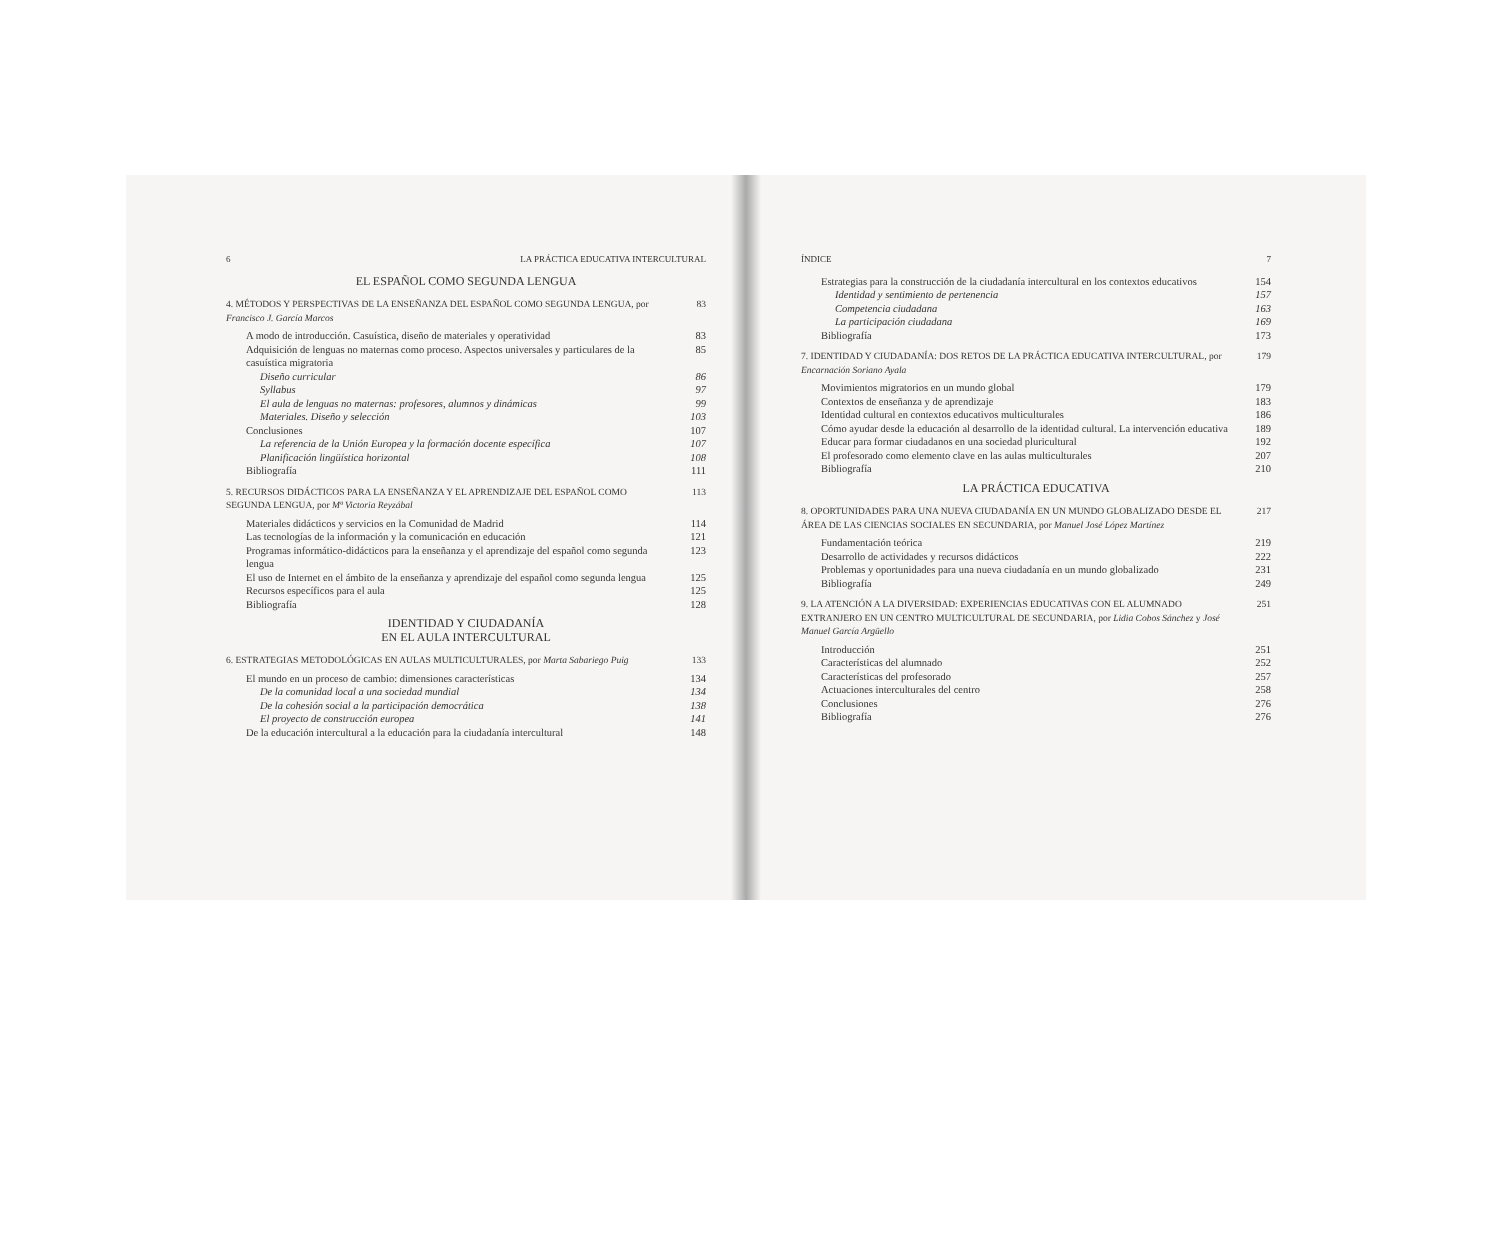6 LA PRÁCTICA EDUCATIVA INTERCULTURAL
EL ESPAÑOL COMO SEGUNDA LENGUA
4. MÉTODOS Y PERSPECTIVAS DE LA ENSEÑANZA DEL ESPAÑOL COMO SEGUNDA LENGUA, por Francisco J. García Marcos 83
A modo de introducción. Casuística, diseño de materiales y operatividad 83
Adquisición de lenguas no maternas como proceso. Aspectos universales y particulares de la casuística migratoria 85
Diseño curricular 86
Syllabus 97
El aula de lenguas no maternas: profesores, alumnos y dinámicas 99
Materiales. Diseño y selección 103
Conclusiones 107
La referencia de la Unión Europea y la formación docente específica 107
Planificación lingüística horizontal 108
Bibliografía 111
5. RECURSOS DIDÁCTICOS PARA LA ENSEÑANZA Y EL APRENDIZAJE DEL ESPAÑOL COMO SEGUNDA LENGUA, por Mª Victoria Reyzábal 113
Materiales didácticos y servicios en la Comunidad de Madrid 114
Las tecnologías de la información y la comunicación en educación 121
Programas informático-didácticos para la enseñanza y el aprendizaje del español como segunda lengua 123
El uso de Internet en el ámbito de la enseñanza y aprendizaje del español como segunda lengua 125
Recursos específicos para el aula 125
Bibliografía 128
IDENTIDAD Y CIUDADANÍA
EN EL AULA INTERCULTURAL
6. ESTRATEGIAS METODOLÓGICAS EN AULAS MULTICULTURALES, por Marta Sabariego Puig 133
El mundo en un proceso de cambio: dimensiones características 134
De la comunidad local a una sociedad mundial 134
De la cohesión social a la participación democrática 138
El proyecto de construcción europea 141
De la educación intercultural a la educación para la ciudadanía intercultural 148
ÍNDICE 7
Estrategias para la construcción de la ciudadanía intercultural en los contextos educativos 154
Identidad y sentimiento de pertenencia 157
Competencia ciudadana 163
La participación ciudadana 169
Bibliografía 173
7. IDENTIDAD Y CIUDADANÍA: DOS RETOS DE LA PRÁCTICA EDUCATIVA INTERCULTURAL, por Encarnación Soriano Ayala 179
Movimientos migratorios en un mundo global 179
Contextos de enseñanza y de aprendizaje 183
Identidad cultural en contextos educativos multiculturales 186
Cómo ayudar desde la educación al desarrollo de la identidad cultural. La intervención educativa 189
Educar para formar ciudadanos en una sociedad pluricultural 192
El profesorado como elemento clave en las aulas multiculturales 207
Bibliografía 210
LA PRÁCTICA EDUCATIVA
8. OPORTUNIDADES PARA UNA NUEVA CIUDADANÍA EN UN MUNDO GLOBALIZADO DESDE EL ÁREA DE LAS CIENCIAS SOCIALES EN SECUNDARIA, por Manuel José López Martínez 217
Fundamentación teórica 219
Desarrollo de actividades y recursos didácticos 222
Problemas y oportunidades para una nueva ciudadanía en un mundo globalizado 231
Bibliografía 249
9. LA ATENCIÓN A LA DIVERSIDAD: EXPERIENCIAS EDUCATIVAS CON EL ALUMNADO EXTRANJERO EN UN CENTRO MULTICULTURAL DE SECUNDARIA, por Lidia Cobos Sánchez y José Manuel García Argüello 251
Introducción 251
Características del alumnado 252
Características del profesorado 257
Actuaciones interculturales del centro 258
Conclusiones 276
Bibliografía 276